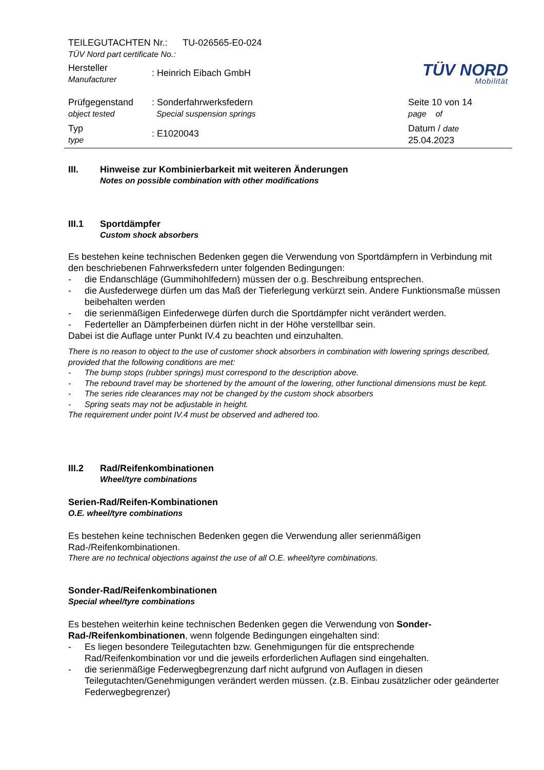TÜV NORD
Mobilität
TEILEGUTACHTEN Nr.: TU-026565-E0-024
TÜV Nord part certificate No.:
Hersteller
Manufacturer
: Heinrich Eibach GmbH
Prüfgegenstand
object tested
: Sonderfahrwerksfedern
Special suspension springs
Seite 10 von 14
page of
Typ
type
: E1020043
Datum / date
25.04.2023
III. Hinweise zur Kombinierbarkeit mit weiteren Änderungen
Notes on possible combination with other modifications
III.1 Sportdämpfer
Custom shock absorbers
Es bestehen keine technischen Bedenken gegen die Verwendung von Sportdämpfern in Verbindung mit den beschriebenen Fahrwerksfedern unter folgenden Bedingungen:
- die Endanschläge (Gummihohlfedern) müssen der o.g. Beschreibung entsprechen.
- die Ausfederwege dürfen um das Maß der Tieferlegung verkürzt sein. Andere Funktionsmaße müssen beibehalten werden
- die serienmäßigen Einfederwege dürfen durch die Sportdämpfer nicht verändert werden.
- Federteller an Dämpferbeinen dürfen nicht in der Höhe verstellbar sein.
Dabei ist die Auflage unter Punkt IV.4 zu beachten und einzuhalten.
There is no reason to object to the use of customer shock absorbers in combination with lowering springs described, provided that the following conditions are met:
- The bump stops (rubber springs) must correspond to the description above.
- The rebound travel may be shortened by the amount of the lowering, other functional dimensions must be kept.
- The series ride clearances may not be changed by the custom shock absorbers
- Spring seats may not be adjustable in height.
The requirement under point IV.4 must be observed and adhered too.
III.2 Rad/Reifenkombinationen
Wheel/tyre combinations
Serien-Rad/Reifen-Kombinationen
O.E. wheel/tyre combinations
Es bestehen keine technischen Bedenken gegen die Verwendung aller serienmäßigen Rad-/Reifenkombinationen.
There are no technical objections against the use of all O.E. wheel/tyre combinations.
Sonder-Rad/Reifenkombinationen
Special wheel/tyre combinations
Es bestehen weiterhin keine technischen Bedenken gegen die Verwendung von Sonder-Rad-/Reifenkombinationen, wenn folgende Bedingungen eingehalten sind:
- Es liegen besondere Teilegutachten bzw. Genehmigungen für die entsprechende Rad/Reifenkombination vor und die jeweils erforderlichen Auflagen sind eingehalten.
- die serienmäßige Federwegbegrenzung darf nicht aufgrund von Auflagen in diesen Teilegutachten/Genehmigungen verändert werden müssen. (z.B. Einbau zusätzlicher oder geänderter Federwegbegrenzer)